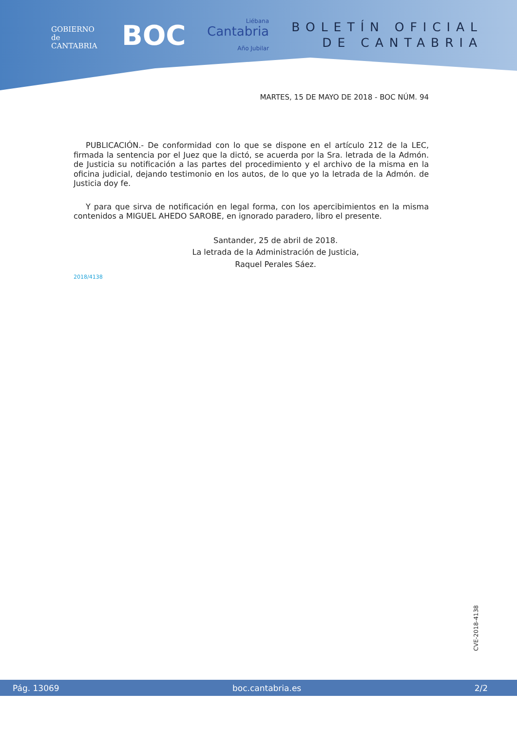GOBIERNO
de
CANTABRIA
BOC
Liébana
Cantabria
Año Jubilar
BOLETÍN OFICIAL
DE CANTABRIA
MARTES, 15 DE MAYO DE 2018 - BOC NÚM. 94
PUBLICACIÓN.- De conformidad con lo que se dispone en el artículo 212 de la LEC, firmada la sentencia por el Juez que la dictó, se acuerda por la Sra. letrada de la Admón. de Justicia su notificación a las partes del procedimiento y el archivo de la misma en la oficina judicial, dejando testimonio en los autos, de lo que yo la letrada de la Admón. de Justicia doy fe.
Y para que sirva de notificación en legal forma, con los apercibimientos en la misma contenidos a MIGUEL AHEDO SAROBE, en ignorado paradero, libro el presente.
Santander, 25 de abril de 2018.
La letrada de la Administración de Justicia,
Raquel Perales Sáez.
2018/4138
CVE-2018-4138
Pág. 13069 boc.cantabria.es 2/2